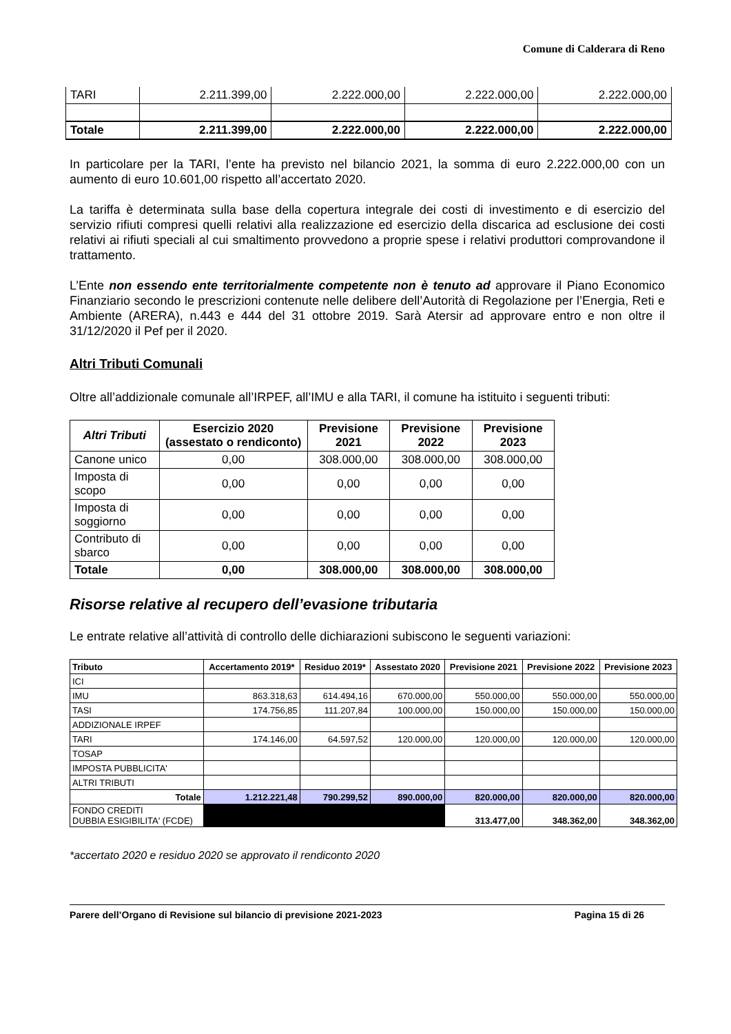Comune di Calderara di Reno
| TARI | 2.211.399,00 | 2.222.000,00 | 2.222.000,00 | 2.222.000,00 |
| Totale | 2.211.399,00 | 2.222.000,00 | 2.222.000,00 | 2.222.000,00 |
In particolare per la TARI, l’ente ha previsto nel bilancio 2021, la somma di euro 2.222.000,00 con un aumento di euro 10.601,00 rispetto all’accertato 2020.
La tariffa è determinata sulla base della copertura integrale dei costi di investimento e di esercizio del servizio rifiuti compresi quelli relativi alla realizzazione ed esercizio della discarica ad esclusione dei costi relativi ai rifiuti speciali al cui smaltimento provvedono a proprie spese i relativi produttori comprovandone il trattamento.
L’Ente non essendo ente territorialmente competente non è tenuto ad approvare il Piano Economico Finanziario secondo le prescrizioni contenute nelle delibere dell’Autorità di Regolazione per l’Energia, Reti e Ambiente (ARERA), n.443 e 444 del 31 ottobre 2019. Sarà Atersir ad approvare entro e non oltre il 31/12/2020 il Pef per il 2020.
Altri Tributi Comunali
Oltre all’addizionale comunale all’IRPEF, all’IMU e alla TARI, il comune ha istituito i seguenti tributi:
| Altri Tributi | Esercizio 2020 (assestato o rendiconto) | Previsione 2021 | Previsione 2022 | Previsione 2023 |
| --- | --- | --- | --- | --- |
| Canone unico | 0,00 | 308.000,00 | 308.000,00 | 308.000,00 |
| Imposta di scopo | 0,00 | 0,00 | 0,00 | 0,00 |
| Imposta di soggiorno | 0,00 | 0,00 | 0,00 | 0,00 |
| Contributo di sbarco | 0,00 | 0,00 | 0,00 | 0,00 |
| Totale | 0,00 | 308.000,00 | 308.000,00 | 308.000,00 |
Risorse relative al recupero dell’evasione tributaria
Le entrate relative all’attività di controllo delle dichiarazioni subiscono le seguenti variazioni:
| Tributo | Accertamento 2019* | Residuo 2019* | Assestato 2020 | Previsione 2021 | Previsione 2022 | Previsione 2023 |
| --- | --- | --- | --- | --- | --- | --- |
| ICI | | | | | | |
| IMU | 863.318,63 | 614.494,16 | 670.000,00 | 550.000,00 | 550.000,00 | 550.000,00 |
| TASI | 174.756,85 | 111.207,84 | 100.000,00 | 150.000,00 | 150.000,00 | 150.000,00 |
| ADDIZIONALE IRPEF | | | | | | |
| TARI | 174.146,00 | 64.597,52 | 120.000,00 | 120.000,00 | 120.000,00 | 120.000,00 |
| TOSAP | | | | | | |
| IMPOSTA PUBBLICITA' | | | | | | |
| ALTRI TRIBUTI | | | | | | |
| Totale | 1.212.221,48 | 790.299,52 | 890.000,00 | 820.000,00 | 820.000,00 | 820.000,00 |
| FONDO CREDITI DUBBIA ESIGIBILITA' (FCDE) | | | | 313.477,00 | 348.362,00 | 348.362,00 |
*accertato 2020 e residuo 2020 se approvato il rendiconto 2020
Parere dell’Organo di Revisione sul bilancio di previsione 2021-2023 Pagina 15 di 26